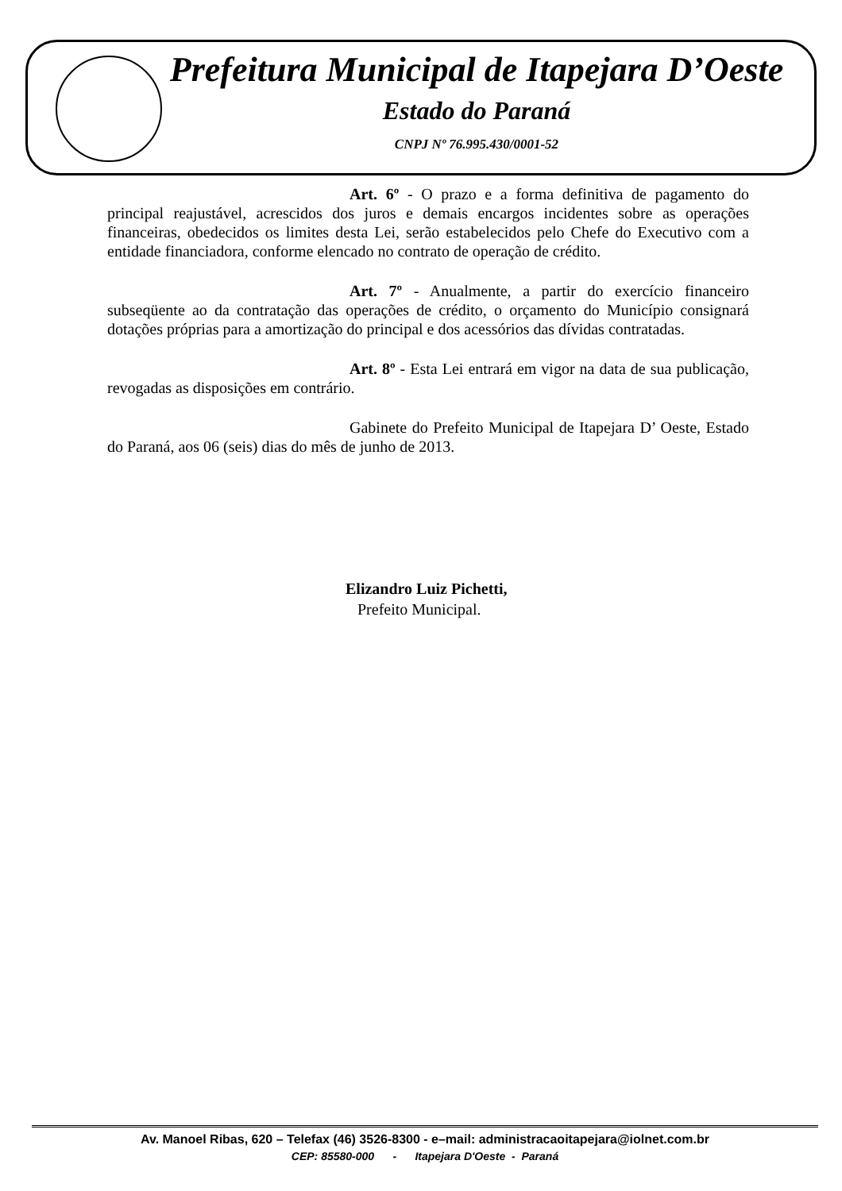Prefeitura Municipal de Itapejara D’Oeste
Estado do Paraná
CNPJ Nº 76.995.430/0001-52
Art. 6º - O prazo e a forma definitiva de pagamento do principal reajustável, acrescidos dos juros e demais encargos incidentes sobre as operações financeiras, obedecidos os limites desta Lei, serão estabelecidos pelo Chefe do Executivo com a entidade financiadora, conforme elencado no contrato de operação de crédito.
Art. 7º - Anualmente, a partir do exercício financeiro subseqüente ao da contratação das operações de crédito, o orçamento do Município consignará dotações próprias para a amortização do principal e dos acessórios das dívidas contratadas.
Art. 8º - Esta Lei entrará em vigor na data de sua publicação, revogadas as disposições em contrário.
Gabinete do Prefeito Municipal de Itapejara D’ Oeste, Estado do Paraná, aos 06 (seis) dias do mês de junho de 2013.
Elizandro Luiz Pichetti,
Prefeito Municipal.
Av. Manoel Ribas, 620 – Telefax (46) 3526-8300 - e–mail: administracaoitapejara@iolnet.com.br
CEP: 85580-000 - Itapejara D'Oeste - Paraná